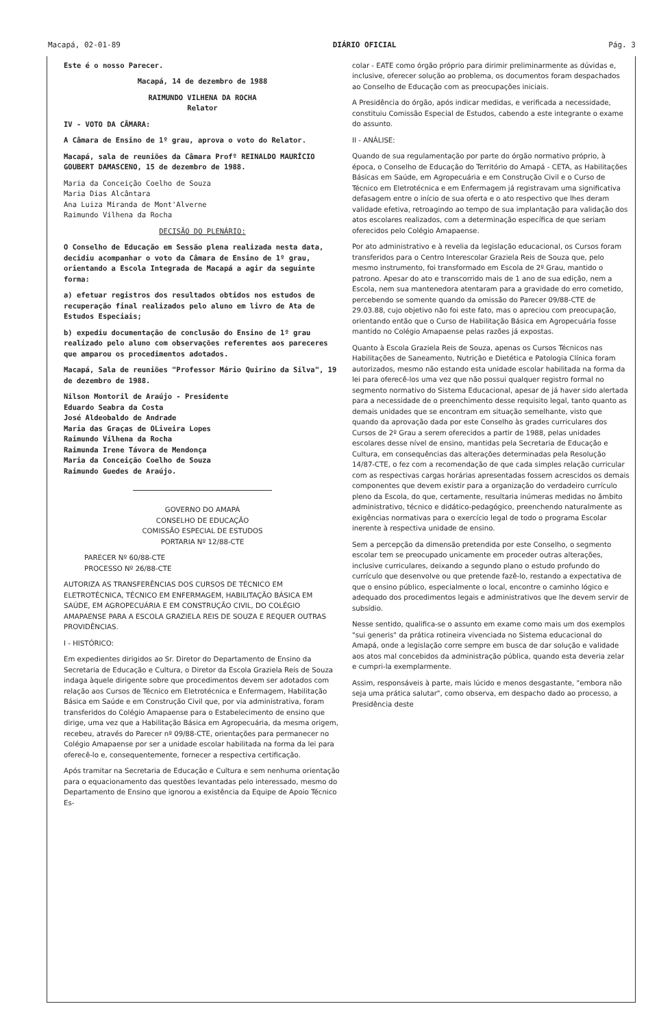Macapá, 02-01-89 DIÁRIO OFICIAL Pág. 3
Este é o nosso Parecer.
Macapá, 14 de dezembro de 1988
RAIMUNDO VILHENA DA ROCHA
Relator
IV - VOTO DA CÂMARA:
A Câmara de Ensino de 1º grau, aprova o voto do Relator.
Macapá, sala de reuniões da Câmara Profº REINALDO MAURÍCIO GOUBERT DAMASCENO, 15 de dezembro de 1988.
Maria da Conceição Coelho de Souza
Maria Dias Alcântara
Ana Luiza Miranda de Mont'Alverne
Raimundo Vilhena da Rocha
DECISÃO DO PLENÁRIO:
O Conselho de Educação em Sessão plena realizada nesta data, decidiu acompanhar o voto da Câmara de Ensino de 1º grau, orientando a Escola Integrada de Macapá a agir da seguinte forma:
a) efetuar registros dos resultados obtidos nos estudos de recuperação final realizados pelo aluno em livro de Ata de Estudos Especiais;
b) expediu documentação de conclusão do Ensino de 1º grau realizado pelo aluno com observações referentes aos pareceres que amparou os procedimentos adotados.
Macapá, Sala de reuniões "Professor Mário Quirino da Silva", 19 de dezembro de 1988.
Nilson Montoril de Araújo - Presidente
Eduardo Seabra da Costa
José Aldeobaldo de Andrade
Maria das Graças de OLiveira Lopes
Raimundo Vilhena da Rocha
Raimunda Irene Távora de Mendonça
Maria da Conceição Coelho de Souza
Raimundo Guedes de Araújo.
GOVERNO DO AMAPÁ
CONSELHO DE EDUCAÇÃO
COMISSÃO ESPECIAL DE ESTUDOS
PORTARIA Nº 12/88-CTE
PARECER Nº 60/88-CTE
PROCESSO Nº 26/88-CTE
AUTORIZA AS TRANSFERÊNCIAS DOS CURSOS DE TÉCNICO EM ELETROTÉCNICA, TÉCNICO EM ENFERMAGEM, HABILITAÇÃO BÁSICA EM SAÚDE, EM AGROPECUÁRIA E EM CONSTRUÇÃO CIVIL, DO COLÉGIO AMAPAENSE PARA A ESCOLA GRAZIELA REIS DE SOUZA E REQUER OUTRAS PROVIDÊNCIAS.
I - HISTÓRICO:
Em expedientes dirigidos ao Sr. Diretor do Departamento de Ensino da Secretaria de Educação e Cultura, o Diretor da Escola Graziela Reis de Souza indaga àquele dirigente sobre que procedimentos devem ser adotados com relação aos Cursos de Técnico em Eletrotécnica e Enfermagem, Habilitação Básica em Saúde e em Construção Civil que, por via administrativa, foram transferidos do Colégio Amapaense para o Estabelecimento de ensino que dirige, uma vez que a Habilitação Básica em Agropecuária, da mesma origem, recebeu, através do Parecer nº 09/88-CTE, orientações para permanecer no Colégio Amapaense por ser a unidade escolar habilitada na forma da lei para oferecê-lo e, consequentemente, fornecer a respectiva certificação.
Após tramitar na Secretaria de Educação e Cultura e sem nenhuma orientação para o equacionamento das questões levantadas pelo interessado, mesmo do Departamento de Ensino que ignorou a existência da Equipe de Apoio Técnico Es-
colar - EATE como órgão próprio para dirimir preliminarmente as dúvidas e, inclusive, oferecer solução ao problema, os documentos foram despachados ao Conselho de Educação com as preocupações iniciais.
A Presidência do órgão, após indicar medidas, e verificada a necessidade, constituiu Comissão Especial de Estudos, cabendo a este integrante o exame do assunto.
II - ANÁLISE:
Quando de sua regulamentação por parte do órgão normativo próprio, à época, o Conselho de Educação do Território do Amapá - CETA, as Habilitações Básicas em Saúde, em Agropecuária e em Construção Civil e o Curso de Técnico em Eletrotécnica e em Enfermagem já registravam uma significativa defasagem entre o início de sua oferta e o ato respectivo que lhes deram validade efetiva, retroagindo ao tempo de sua implantação para validação dos atos escolares realizados, com a determinação específica de que seriam oferecidos pelo Colégio Amapaense.
Por ato administrativo e à revelia da legislação educacional, os Cursos foram transferidos para o Centro Interescolar Graziela Reis de Souza que, pelo mesmo instrumento, foi transformado em Escola de 2º Grau, mantido o patrono. Apesar do ato e transcorrido mais de 1 ano de sua edição, nem a Escola, nem sua mantenedora atentaram para a gravidade do erro cometido, percebendo se somente quando da omissão do Parecer 09/88-CTE de 29.03.88, cujo objetivo não foi este fato, mas o apreciou com preocupação, orientando então que o Curso de Habilitação Básica em Agropecuária fosse mantido no Colégio Amapaense pelas razões já expostas.
Quanto à Escola Graziela Reis de Souza, apenas os Cursos Técnicos nas Habilitações de Saneamento, Nutrição e Dietética e Patologia Clínica foram autorizados, mesmo não estando esta unidade escolar habilitada na forma da lei para oferecê-los uma vez que não possui qualquer registro formal no segmento normativo do Sistema Educacional, apesar de já haver sido alertada para a necessidade de o preenchimento desse requisito legal, tanto quanto as demais unidades que se encontram em situação semelhante, visto que quando da aprovação dada por este Conselho às grades curriculares dos Cursos de 2º Grau a serem oferecidos a partir de 1988, pelas unidades escolares desse nível de ensino, mantidas pela Secretaria de Educação e Cultura, em consequências das alterações determinadas pela Resolução 14/87-CTE, o fez com a recomendação de que cada simples relação curricular com as respectivas cargas horárias apresentadas fossem acrescidos os demais componentes que devem existir para a organização do verdadeiro currículo pleno da Escola, do que, certamente, resultaria inúmeras medidas no âmbito administrativo, técnico e didático-pedagógico, preenchendo naturalmente as exigências normativas para o exercício legal de todo o programa Escolar inerente à respectiva unidade de ensino.
Sem a percepção da dimensão pretendida por este Conselho, o segmento escolar tem se preocupado unicamente em proceder outras alterações, inclusive curriculares, deixando a segundo plano o estudo profundo do currículo que desenvolve ou que pretende fazê-lo, restando a expectativa de que o ensino público, especialmente o local, encontre o caminho lógico e adequado dos procedimentos legais e administrativos que lhe devem servir de subsídio.
Nesse sentido, qualifica-se o assunto em exame como mais um dos exemplos "sui generis" da prática rotineira vivenciada no Sistema educacional do Amapá, onde a legislação corre sempre em busca de dar solução e validade aos atos mal concebidos da administração pública, quando esta deveria zelar e cumpri-la exemplarmente.
Assim, responsáveis à parte, mais lúcido e menos desgastante, "embora não seja uma prática salutar", como observa, em despacho dado ao processo, a Presidência deste